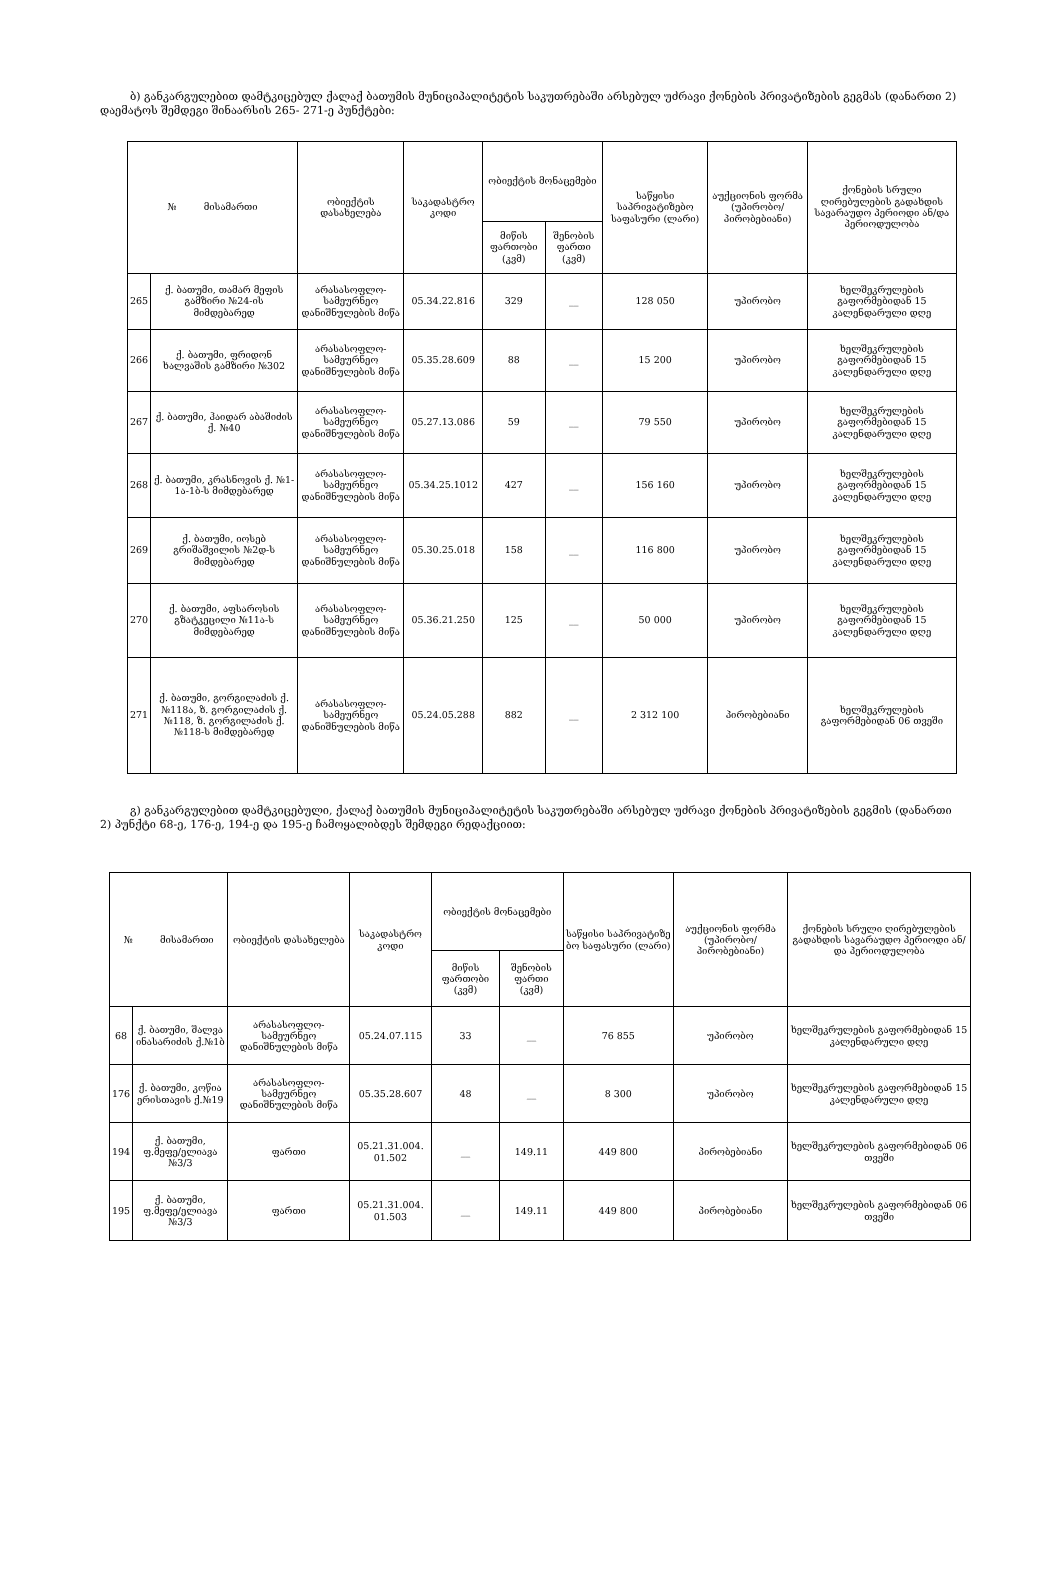ბ) განკარგულებით დამტკიცებულ ქალაქ ბათუმის მუნიციპალიტეტის საკუთრებაში არსებულ უძრავი ქონების პრივატიზების გეგმას (დანართი 2) დაემატოს შემდეგი შინაარსის 265- 271-ე პუნქტები:
| № მისამართი | | ობიექტის დასახელება | საკადასტრო კოდი | ობიექტის მონაცემები | | საწყისი საპრივატიზებო საფასური (ლარი) | აუქციონის ფორმა (უპირობო/ პირობებიანი) | ქონების სრული ღირებულების გადახდის სავარაუდო პერიოდი ან/და პერიოდულობა |
| --- | --- | --- | --- | --- | --- | --- | --- | --- |
| | | | | მიწის ფართობი (კვმ) | შენობის ფართი (კვმ) | | | |
| 265 | ქ. ბათუმი, თამარ მეფის გამზირი №24-ის მიმდებარედ | არასასოფლო-სამეურნეო დანიშნულების მიწა | 05.34.22.816 | 329 | __ | 128 050 | უპირობო | ხელშეკრულების გაფორმებიდან 15 კალენდარული დღე |
| 266 | ქ. ბათუმი, ფრიდონ ხალვაშის გამზირი №302 | არასასოფლო-სამეურნეო დანიშნულების მიწა | 05.35.28.609 | 88 | __ | 15 200 | უპირობო | ხელშეკრულების გაფორმებიდან 15 კალენდარული დღე |
| 267 | ქ. ბათუმი, ჰაიდარ აბაშიძის ქ. №40 | არასასოფლო-სამეურნეო დანიშნულების მიწა | 05.27.13.086 | 59 | __ | 79 550 | უპირობო | ხელშეკრულების გაფორმებიდან 15 კალენდარული დღე |
| 268 | ქ. ბათუმი, კრასნოვის ქ. №1-1ა-1ბ-ს მიმდებარედ | არასასოფლო-სამეურნეო დანიშნულების მიწა | 05.34.25.1012 | 427 | __ | 156 160 | უპირობო | ხელშეკრულების გაფორმებიდან 15 კალენდარული დღე |
| 269 | ქ. ბათუმი, იოსებ გრიშაშვილის №2დ-ს მიმდებარედ | არასასოფლო-სამეურნეო დანიშნულების მიწა | 05.30.25.018 | 158 | __ | 116 800 | უპირობო | ხელშეკრულების გაფორმებიდან 15 კალენდარული დღე |
| 270 | ქ. ბათუმი, აფსაროსის გზატკეცილი №11ა-ს მიმდებარედ | არასასოფლო-სამეურნეო დანიშნულების მიწა | 05.36.21.250 | 125 | __ | 50 000 | უპირობო | ხელშეკრულების გაფორმებიდან 15 კალენდარული დღე |
| 271 | ქ. ბათუმი, გორგილაძის ქ. №118ა, ზ. გორგილაძის ქ. №118, ზ. გორგილაძის ქ. №118-ს მიმდებარედ | არასასოფლო-სამეურნეო დანიშნულების მიწა | 05.24.05.288 | 882 | __ | 2 312 100 | პირობებიანი | ხელშეკრულების გაფორმებიდან 06 თვეში |
გ) განკარგულებით დამტკიცებული, ქალაქ ბათუმის მუნიციპალიტეტის საკუთრებაში არსებულ უძრავი ქონების პრივატიზების გეგმის (დანართი 2) პუნქტი 68-ე, 176-ე, 194-ე და 195-ე ჩამოყალიბდეს შემდეგი რედაქციით:
| № მისამართი | | ობიექტის დასახელება | საკადასტრო კოდი | ობიექტის მონაცემები | | საწყისი საპრივატიზე ბო საფასური (ლარი) | აუქციონის ფორმა (უპირობო/ პირობებიანი) | ქონების სრული ღირებულების გადახდის სავარაუდო პერიოდი ან/და პერიოდულობა |
| --- | --- | --- | --- | --- | --- | --- | --- | --- |
| | | | | მიწის ფართობი (კვმ) | შენობის ფართი (კვმ) | | | |
| 68 | ქ. ბათუმი, შალვა ინასარიძის ქ.№1ბ | არასასოფლო-სამეურნეო დანიშნულების მიწა | 05.24.07.115 | 33 | __ | 76 855 | უპირობო | ხელშეკრულების გაფორმებიდან 15 კალენდარული დღე |
| 176 | ქ. ბათუმი, კოწია ერისთავის ქ.№19 | არასასოფლო-სამეურნეო დანიშნულების მიწა | 05.35.28.607 | 48 | __ | 8 300 | უპირობო | ხელშეკრულების გაფორმებიდან 15 კალენდარული დღე |
| 194 | ქ. ბათუმი, ფ.მეფე/ელიავა №3/3 | ფართი | 05.21.31.004. 01.502 | __ | 149.11 | 449 800 | პირობებიანი | ხელშეკრულების გაფორმებიდან 06 თვეში |
| 195 | ქ. ბათუმი, ფ.მეფე/ელიავა №3/3 | ფართი | 05.21.31.004. 01.503 | __ | 149.11 | 449 800 | პირობებიანი | ხელშეკრულების გაფორმებიდან 06 თვეში |